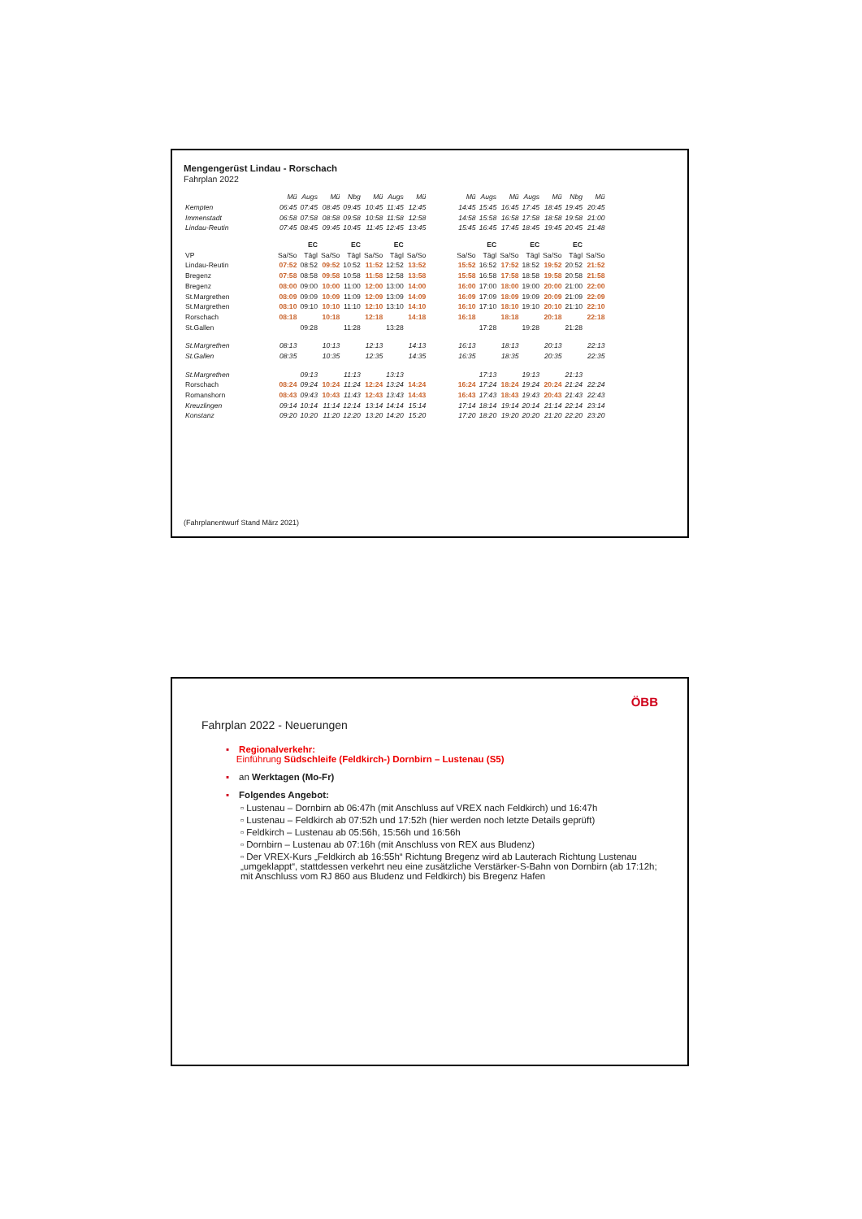Mengengerüst Lindau - Rorschach
Fahrplan 2022
| | Mü | Augs | Mü | Nbg | Mü | Augs | Mü | | Mü | Augs | Mü | Augs | Mü | Nbg | Mü |
| Kempten | 06:45 | 07:45 | 08:45 | 09:45 | 10:45 | 11:45 | 12:45 | | 14:45 | 15:45 | 16:45 | 17:45 | 18:45 | 19:45 | 20:45 |
| Immenstadt | 06:58 | 07:58 | 08:58 | 09:58 | 10:58 | 11:58 | 12:58 | | 14:58 | 15:58 | 16:58 | 17:58 | 18:58 | 19:58 | 21:00 |
| Lindau-Reutin | 07:45 | 08:45 | 09:45 | 10:45 | 11:45 | 12:45 | 13:45 | | 15:45 | 16:45 | 17:45 | 18:45 | 19:45 | 20:45 | 21:48 |
| | | EC | | EC | | EC | | | | EC | | EC | | EC | |
| VP | Sa/So | Tägl | Sa/So | Tägl | Sa/So | Tägl | Sa/So | | Sa/So | Tägl | Sa/So | Tägl | Sa/So | Tägl | Sa/So |
| Lindau-Reutin | 07:52 | 08:52 | 09:52 | 10:52 | 11:52 | 12:52 | 13:52 | | 15:52 | 16:52 | 17:52 | 18:52 | 19:52 | 20:52 | 21:52 |
| Bregenz | 07:58 | 08:58 | 09:58 | 10:58 | 11:58 | 12:58 | 13:58 | | 15:58 | 16:58 | 17:58 | 18:58 | 19:58 | 20:58 | 21:58 |
| Bregenz | 08:00 | 09:00 | 10:00 | 11:00 | 12:00 | 13:00 | 14:00 | | 16:00 | 17:00 | 18:00 | 19:00 | 20:00 | 21:00 | 22:00 |
| St.Margrethen | 08:09 | 09:09 | 10:09 | 11:09 | 12:09 | 13:09 | 14:09 | | 16:09 | 17:09 | 18:09 | 19:09 | 20:09 | 21:09 | 22:09 |
| St.Margrethen | 08:10 | 09:10 | 10:10 | 11:10 | 12:10 | 13:10 | 14:10 | | 16:10 | 17:10 | 18:10 | 19:10 | 20:10 | 21:10 | 22:10 |
| Rorschach | 08:18 | | 10:18 | | 12:18 | | 14:18 | | 16:18 | | 18:18 | | 20:18 | | 22:18 |
| St.Gallen | | 09:28 | | 11:28 | | 13:28 | | | | 17:28 | | 19:28 | | 21:28 | |
| St.Margrethen | 08:13 | | 10:13 | | 12:13 | | 14:13 | | 16:13 | | 18:13 | | 20:13 | | 22:13 |
| St.Gallen | 08:35 | | 10:35 | | 12:35 | | 14:35 | | 16:35 | | 18:35 | | 20:35 | | 22:35 |
| St.Margrethen | | 09:13 | | 11:13 | | 13:13 | | | | 17:13 | | 19:13 | | 21:13 | |
| Rorschach | 08:24 | 09:24 | 10:24 | 11:24 | 12:24 | 13:24 | 14:24 | | 16:24 | 17:24 | 18:24 | 19:24 | 20:24 | 21:24 | 22:24 |
| Romanshorn | 08:43 | 09:43 | 10:43 | 11:43 | 12:43 | 13:43 | 14:43 | | 16:43 | 17:43 | 18:43 | 19:43 | 20:43 | 21:43 | 22:43 |
| Kreuzlingen | 09:14 | 10:14 | 11:14 | 12:14 | 13:14 | 14:14 | 15:14 | | 17:14 | 18:14 | 19:14 | 20:14 | 21:14 | 22:14 | 23:14 |
| Konstanz | 09:20 | 10:20 | 11:20 | 12:20 | 13:20 | 14:20 | 15:20 | | 17:20 | 18:20 | 19:20 | 20:20 | 21:20 | 22:20 | 23:20 |
(Fahrplanentwurf Stand März 2021)
ÖBB
Fahrplan 2022 - Neuerungen
▪ Regionalverkehr:
Einführung Südschleife (Feldkirch-) Dornbirn – Lustenau (S5)
▪ an Werktagen (Mo-Fr)
▪ Folgendes Angebot:
▫ Lustenau – Dornbirn ab 06:47h (mit Anschluss auf VREX nach Feldkirch) und 16:47h
▫ Lustenau – Feldkirch ab 07:52h und 17:52h (hier werden noch letzte Details geprüft)
▫ Feldkirch – Lustenau ab 05:56h, 15:56h und 16:56h
▫ Dornbirn – Lustenau ab 07:16h (mit Anschluss von REX aus Bludenz)
▫ Der VREX-Kurs „Feldkirch ab 16:55h“ Richtung Bregenz wird ab Lauterach Richtung Lustenau „umgeklappt“, stattdessen verkehrt neu eine zusätzliche Verstärker-S-Bahn von Dornbirn (ab 17:12h; mit Anschluss vom RJ 860 aus Bludenz und Feldkirch) bis Bregenz Hafen